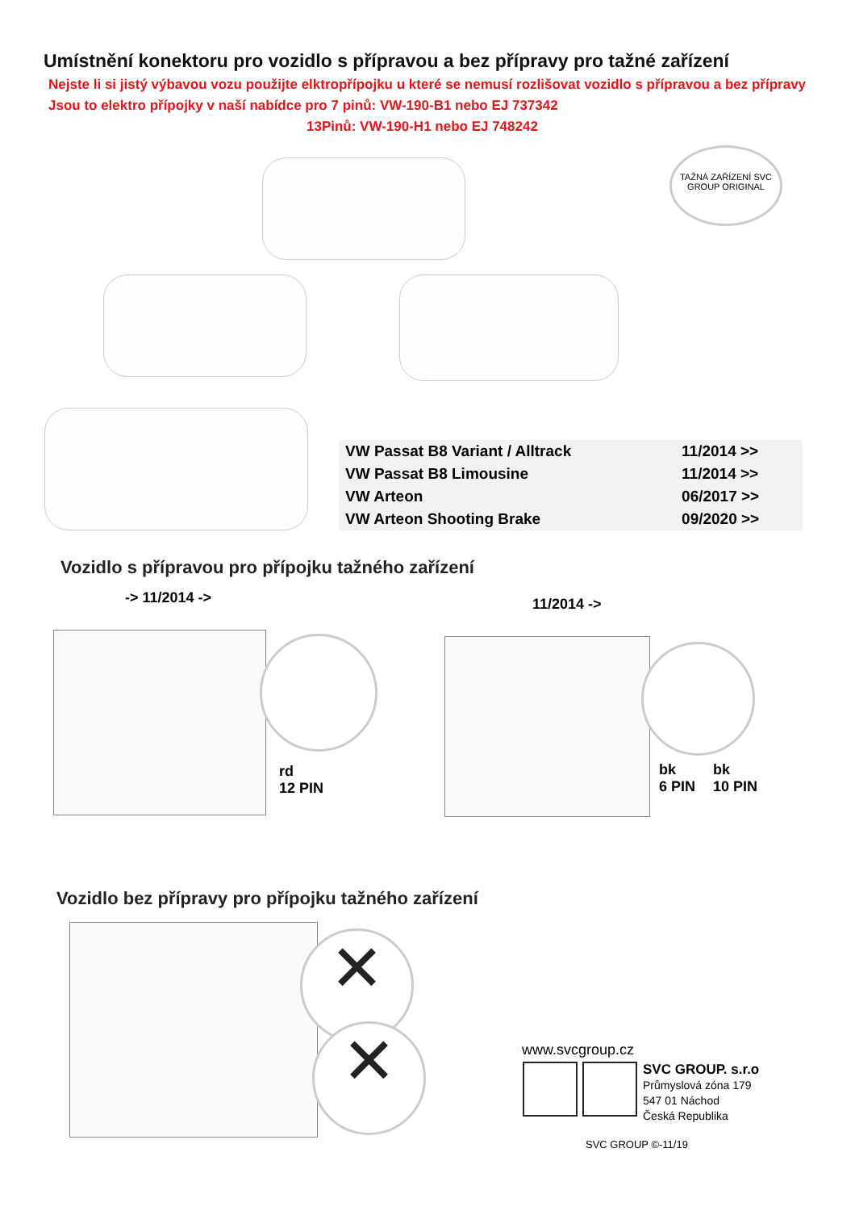Umístnění konektoru pro vozidlo s přípravou a bez přípravy pro tažné zařízení
Nejste li si jistý výbavou vozu použijte elktropřípojku u které se nemusí rozlišovat vozidlo s přípravou a bez přípravy
Jsou to elektro přípojky v naší nabídce pro 7 pinů: VW-190-B1 nebo EJ 737342
13Pinů: VW-190-H1 nebo EJ 748242
TAŽNÁ ZAŘÍZENÍ SVC GROUP ORIGINAL
| VW Passat B8 Variant / Alltrack | 11/2014 >> |
| VW Passat B8 Limousine | 11/2014 >> |
| VW Arteon | 06/2017 >> |
| VW Arteon Shooting Brake | 09/2020 >> |
Vozidlo s přípravou pro přípojku tažného zařízení
-> 11/2014 -> 11/2014 ->
rd
12 PIN
bk
6 PIN
bk
10 PIN
Vozidlo bez přípravy pro přípojku tažného zařízení
✕
✕ www.svcgroup.cz
SVC GROUP. s.r.o
Průmyslová zóna 179
547 01 Náchod
Česká Republika
SVC GROUP ©-11/19